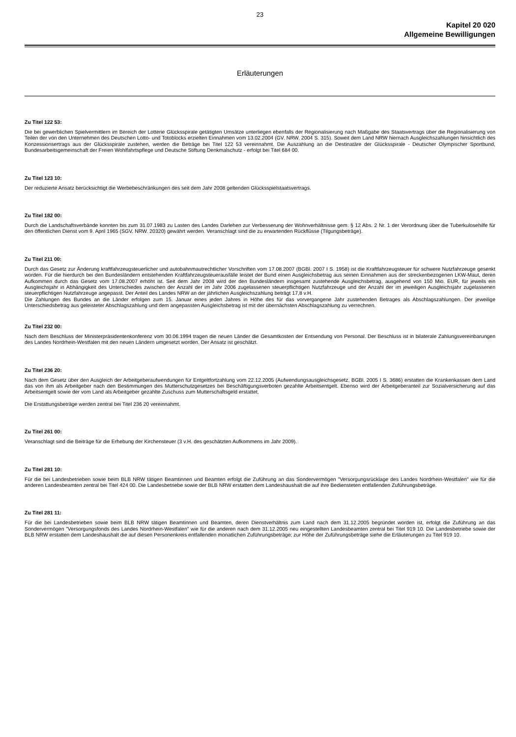23
Kapitel 20 020
Allgemeine Bewilligungen
Erläuterungen
Zu Titel 122 53:
Die bei gewerblichen Spielvermittlern im Bereich der Lotterie Glücksspirale getätigten Umsätze unterliegen ebenfalls der Regionalisierung nach Maßgabe des Staatsvertrags über die Regionalisierung von Teilen der von den Unternehmen des Deutschen Lotto- und Totoblocks erzielten Einnahmen vom 13.02.2004 (GV. NRW. 2004 S. 315). Soweit dem Land NRW hiernach Ausgleichszahlungen hinsichtlich des Konzessionsertrags aus der Glücksspirale zustehen, werden die Beträge bei Titel 122 53 vereinnahmt. Die Auszahlung an die Destinatäre der Glücksspirale - Deutscher Olympischer Sportbund, Bundesarbeitsgemeinschaft der Freien Wohlfahrtspflege und Deutsche Stiftung Denkmalschutz - erfolgt bei Titel 684 00.
Zu Titel 123 10:
Der reduzierte Ansatz berücksichtigt die Werbebeschränkungen des seit dem Jahr 2008 geltenden Glücksspielstaatsvertrags.
Zu Titel 182 00:
Durch die Landschaftsverbände konnten bis zum 31.07.1983 zu Lasten des Landes Darlehen zur Verbesserung der Wohnverhältnisse gem. § 12 Abs. 2 Nr. 1 der Verordnung über die Tuberkulosehilfe für den öffentlichen Dienst vom 9. April 1965 (SGV. NRW. 20320) gewährt werden. Veranschlagt sind die zu erwartenden Rückflüsse (Tilgungsbeträge).
Zu Titel 211 00:
Durch das Gesetz zur Änderung kraftfahrzeugsteuerlicher und autobahnmautrechtlicher Vorschriften vom 17.08.2007 (BGBl. 2007 I S. 1958) ist die Kraftfahrzeugsteuer für schwere Nutzfahrzeuge gesenkt worden. Für die hierdurch bei den Bundesländern entstehenden Kraftfahrzeugsteuerausfälle leistet der Bund einen Ausgleichsbetrag aus seinen Einnahmen aus der streckenbezogenen LKW-Maut, deren Aufkommen durch das Gesetz vom 17.08.2007 erhöht ist. Seit dem Jahr 2008 wird der den Bundesländern insgesamt zustehende Ausgleichsbetrag, ausgehend von 150 Mio. EUR, für jeweils ein Ausgleichsjahr in Abhängigkeit des Unterschiedes zwischen der Anzahl der im Jahr 2006 zugelassenen steuerpflichtigen Nutzfahrzeuge und der Anzahl der im jeweiligen Ausgleichsjahr zugelassenen steuerpflichtigen Nutzfahrzeuge angepasst. Der Anteil des Landes NRW an der jährlichen Ausgleichszahlung beträgt 17,8 v.H.
Die Zahlungen des Bundes an die Länder erfolgen zum 15. Januar eines jeden Jahres in Höhe des für das vorvergangene Jahr zustehenden Betrages als Abschlagszahlungen. Der jeweilige Unterschiedsbetrag aus geleisteter Abschlagszahlung und dem angepassten Ausgleichsbetrag ist mit der übernächsten Abschlagszahlung zu verrechnen.
Zu Titel 232 00:
Nach dem Beschluss der Ministerpräsidentenkonferenz vom 30.06.1994 tragen die neuen Länder die Gesamtkosten der Entsendung von Personal. Der Beschluss ist in bilaterale Zahlungsvereinbarungen des Landes Nordrhein-Westfalen mit den neuen Ländern umgesetzt worden. Der Ansatz ist geschätzt.
Zu Titel 236 20:
Nach dem Gesetz über den Ausgleich der Arbeitgeberaufwendungen für Entgeltfortzahlung vom 22.12.2005 (Aufwendungsausgleichsgesetz, BGBl. 2005 I S. 3686) erstatten die Krankenkassen dem Land das von ihm als Arbeitgeber nach den Bestimmungen des Mutterschutzgesetzes bei Beschäftigungsverboten gezahlte Arbeitsentgelt. Ebenso wird der Arbeitgeberanteil zur Sozialversicherung auf das Arbeitsentgelt sowie der vom Land als Arbeitgeber gezahlte Zuschuss zum Mutterschaftsgeld erstattet.
Die Erstattungsbeträge werden zentral bei Titel 236 20 vereinnahmt.
Zu Titel 261 00:
Veranschlagt sind die Beiträge für die Erhebung der Kirchensteuer (3 v.H. des geschätzten Aufkommens im Jahr 2009).
Zu Titel 281 10:
Für die bei Landesbetrieben sowie beim BLB NRW tätigen Beamtinnen und Beamten erfolgt die Zuführung an das Sondervermögen "Versorgungsrücklage des Landes Nordrhein-Westfalen" wie für die anderen Landesbeamten zentral bei Titel 424 00. Die Landesbetriebe sowie der BLB NRW erstatten dem Landeshaushalt die auf ihre Bediensteten entfallenden Zuführungsbeträge.
Zu Titel 281 11:
Für die bei Landesbetrieben sowie beim BLB NRW tätigen Beamtinnen und Beamten, deren Dienstverhältnis zum Land nach dem 31.12.2005 begründet worden ist, erfolgt die Zuführung an das Sondervermögen "Versorgungsfonds des Landes Nordrhein-Westfalen" wie für die anderen nach dem 31.12.2005 neu eingestellten Landesbeamten zentral bei Titel 919 10. Die Landesbetriebe sowie der BLB NRW erstatten dem Landeshaushalt die auf diesen Personenkreis entfallenden monatlichen Zuführungsbeträge; zur Höhe der Zuführungsbeträge siehe die Erläuterungen zu Titel 919 10.